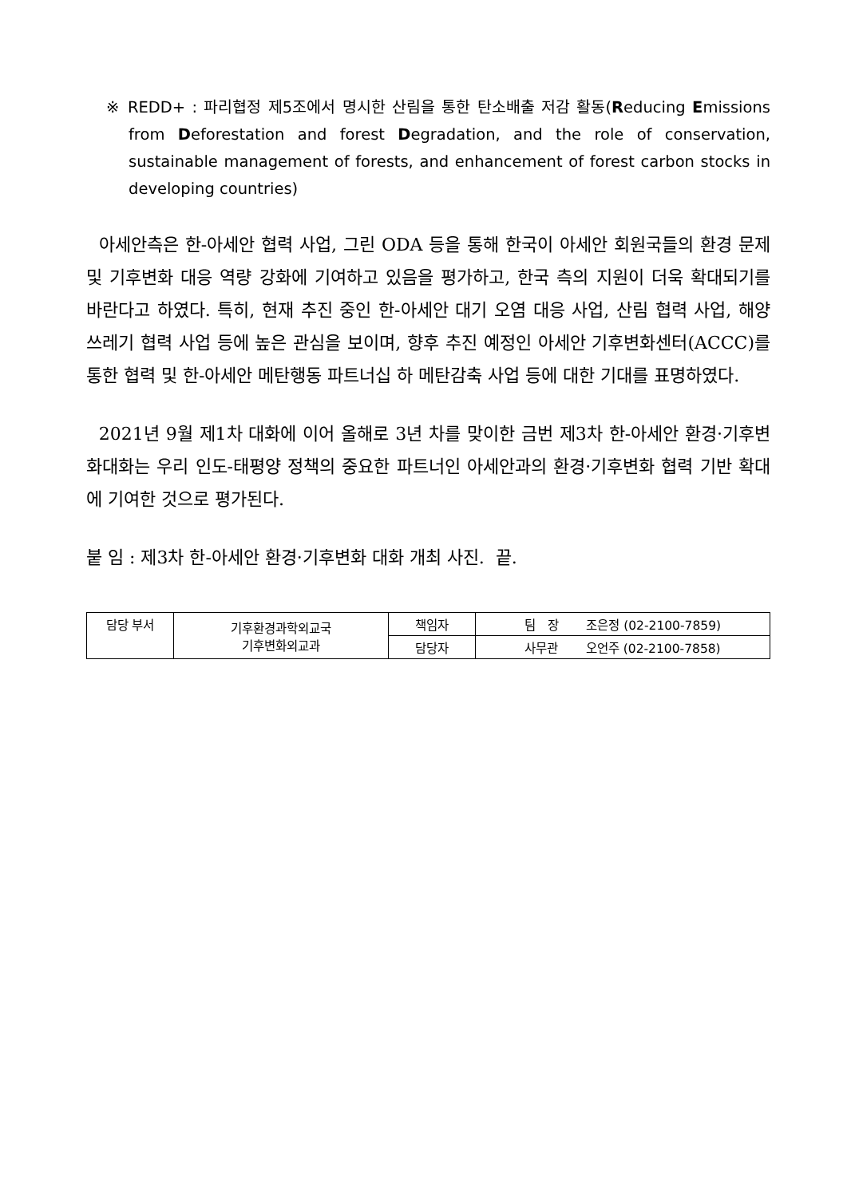※ REDD+ : 파리협정 제5조에서 명시한 산림을 통한 탄소배출 저감 활동(Reducing Emissions from Deforestation and forest Degradation, and the role of conservation, sustainable management of forests, and enhancement of forest carbon stocks in developing countries)
아세안측은 한-아세안 협력 사업, 그린 ODA 등을 통해 한국이 아세안 회원국들의 환경 문제 및 기후변화 대응 역량 강화에 기여하고 있음을 평가하고, 한국 측의 지원이 더욱 확대되기를 바란다고 하였다. 특히, 현재 추진 중인 한-아세안 대기 오염 대응 사업, 산림 협력 사업, 해양 쓰레기 협력 사업 등에 높은 관심을 보이며, 향후 추진 예정인 아세안 기후변화센터(ACCC)를 통한 협력 및 한-아세안 메탄행동 파트너십 하 메탄감축 사업 등에 대한 기대를 표명하였다.
2021년 9월 제1차 대화에 이어 올해로 3년 차를 맞이한 금번 제3차 한-아세안 환경·기후변화대화는 우리 인도-태평양 정책의 중요한 파트너인 아세안과의 환경·기후변화 협력 기반 확대에 기여한 것으로 평가된다.
붙 임 : 제3차 한-아세안 환경·기후변화 대화 개최 사진. 끝.
| 담당 부서 | 기후환경과학외교국 기후변화외교과 | 책임자 | 팀 장 조은정 (02-2100-7859) |
| | | 담당자 | 사무관 오언주 (02-2100-7858) |